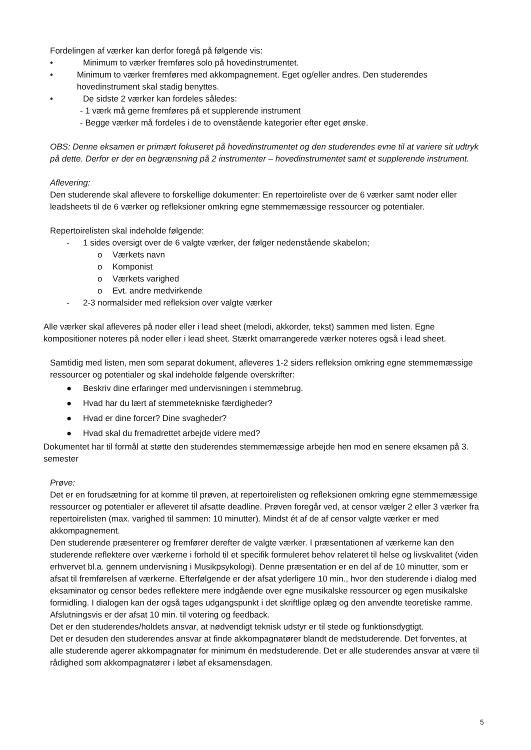Fordelingen af værker kan derfor foregå på følgende vis:
• Minimum to værker fremføres solo på hovedinstrumentet.
• Minimum to værker fremføres med akkompagnement. Eget og/eller andres. Den studerendes hovedinstrument skal stadig benyttes.
• De sidste 2 værker kan fordeles således:
- 1 værk må gerne fremføres på et supplerende instrument
- Begge værker må fordeles i de to ovenstående kategorier efter eget ønske.
OBS: Denne eksamen er primært fokuseret på hovedinstrumentet og den studerendes evne til at variere sit udtryk på dette. Derfor er der en begrænsning på 2 instrumenter – hovedinstrumentet samt et supplerende instrument.
Aflevering:
Den studerende skal aflevere to forskellige dokumenter: En repertoireliste over de 6 værker samt noder eller leadsheets til de 6 værker og refleksioner omkring egne stemmemæssige ressourcer og potentialer.
Repertoirelisten skal indeholde følgende:
- 1 sides oversigt over de 6 valgte værker, der følger nedenstående skabelon;
o Værkets navn
o Komponist
o Værkets varighed
o Evt. andre medvirkende
- 2-3 normalsider med refleksion over valgte værker
Alle værker skal afleveres på noder eller i lead sheet (melodi, akkorder, tekst) sammen med listen. Egne kompositioner noteres på noder eller i lead sheet. Stærkt omarrangerede værker noteres også i lead sheet.
Samtidig med listen, men som separat dokument, afleveres 1-2 siders refleksion omkring egne stemmemæssige ressourcer og potentialer og skal indeholde følgende overskrifter:
● Beskriv dine erfaringer med undervisningen i stemmebrug.
● Hvad har du lært af stemmetekniske færdigheder?
● Hvad er dine forcer? Dine svagheder?
● Hvad skal du fremadrettet arbejde videre med?
Dokumentet har til formål at støtte den studerendes stemmemæssige arbejde hen mod en senere eksamen på 3. semester
Prøve:
Det er en forudsætning for at komme til prøven, at repertoirelisten og refleksionen omkring egne stemmemæssige ressourcer og potentialer er afleveret til afsatte deadline. Prøven foregår ved, at censor vælger 2 eller 3 værker fra repertoirelisten (max. varighed til sammen: 10 minutter). Mindst ét af de af censor valgte værker er med akkompagnement.
Den studerende præsenterer og fremfører derefter de valgte værker. I præsentationen af værkerne kan den studerende reflektere over værkerne i forhold til et specifik formuleret behov relateret til helse og livskvalitet (viden erhvervet bl.a. gennem undervisning i Musikpsykologi). Denne præsentation er en del af de 10 minutter, som er afsat til fremførelsen af værkerne. Efterfølgende er der afsat yderligere 10 min., hvor den studerende i dialog med eksaminator og censor bedes reflektere mere indgående over egne musikalske ressourcer og egen musikalske formidling. I dialogen kan der også tages udgangspunkt i det skriftlige oplæg og den anvendte teoretiske ramme. Afslutningsvis er der afsat 10 min. til votering og feedback.
Det er den studerendes/holdets ansvar, at nødvendigt teknisk udstyr er til stede og funktionsdygtigt.
Det er desuden den studerendes ansvar at finde akkompagnatører blandt de medstuderende. Det forventes, at alle studerende agerer akkompagnatør for minimum én medstuderende. Det er alle studerendes ansvar at være til rådighed som akkompagnatører i løbet af eksamensdagen.
5